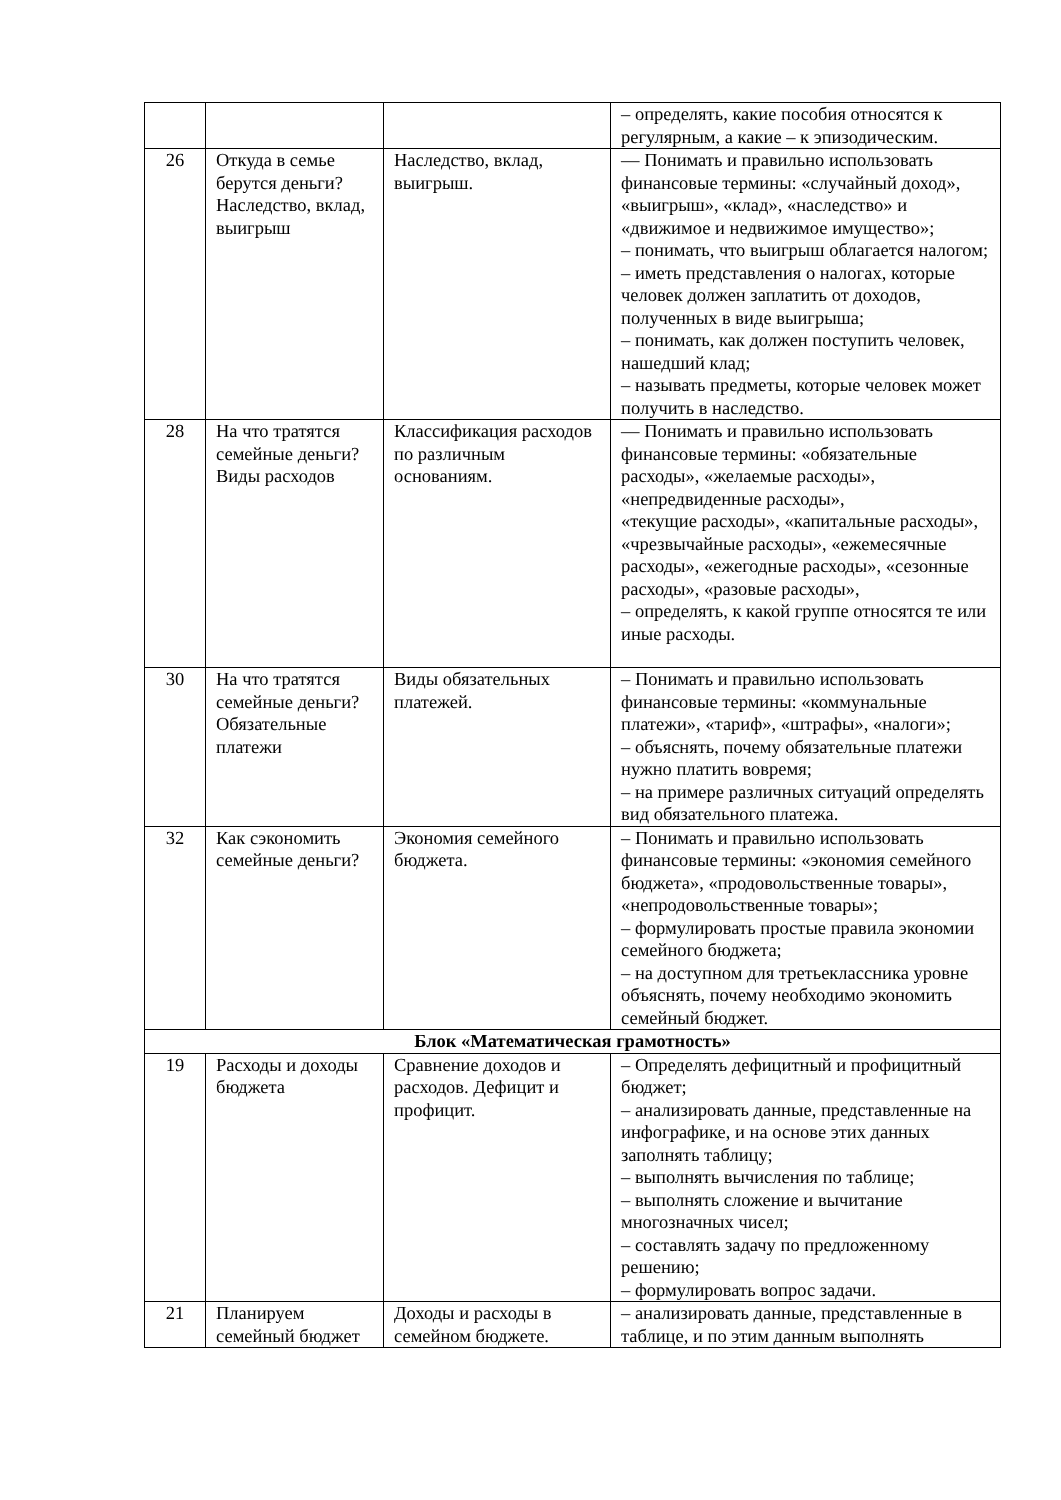| | | | – определять, какие пособия относятся к регулярным, а какие – к эпизодическим. |
| 26 | Откуда в семье берутся деньги? Наследство, вклад, выигрыш | Наследство, вклад, выигрыш. | — Понимать и правильно использовать финансовые термины: «случайный доход», «выигрыш», «клад», «наследство» и «движимое и недвижимое имущество»; – понимать, что выигрыш облагается налогом; – иметь представления о налогах, которые человек должен заплатить от доходов, полученных в виде выигрыша; – понимать, как должен поступить человек, нашедший клад; – называть предметы, которые человек может получить в наследство. |
| 28 | На что тратятся семейные деньги? Виды расходов | Классификация расходов по различным основаниям. | — Понимать и правильно использовать финансовые термины: «обязательные расходы», «желаемые расходы», «непредвиденные расходы», «текущие расходы», «капитальные расходы», «чрезвычайные расходы», «ежемесячные расходы», «ежегодные расходы», «сезонные расходы», «разовые расходы», – определять, к какой группе относятся те или иные расходы. |
| 30 | На что тратятся семейные деньги? Обязательные платежи | Виды обязательных платежей. | – Понимать и правильно использовать финансовые термины: «коммунальные платежи», «тариф», «штрафы», «налоги»; – объяснять, почему обязательные платежи нужно платить вовремя; – на примере различных ситуаций определять вид обязательного платежа. |
| 32 | Как сэкономить семейные деньги? | Экономия семейного бюджета. | – Понимать и правильно использовать финансовые термины: «экономия семейного бюджета», «продовольственные товары», «непродовольственные товары»; – формулировать простые правила экономии семейного бюджета; – на доступном для третьеклассника уровне объяснять, почему необходимо экономить семейный бюджет. |
| Блок «Математическая грамотность» | | | |
| 19 | Расходы и доходы бюджета | Сравнение доходов и расходов. Дефицит и профицит. | – Определять дефицитный и профицитный бюджет; – анализировать данные, представленные на инфографике, и на основе этих данных заполнять таблицу; – выполнять вычисления по таблице; – выполнять сложение и вычитание многозначных чисел; – составлять задачу по предложенному решению; – формулировать вопрос задачи. |
| 21 | Планируем семейный бюджет | Доходы и расходы в семейном бюджете. | – анализировать данные, представленные в таблице, и по этим данным выполнять |